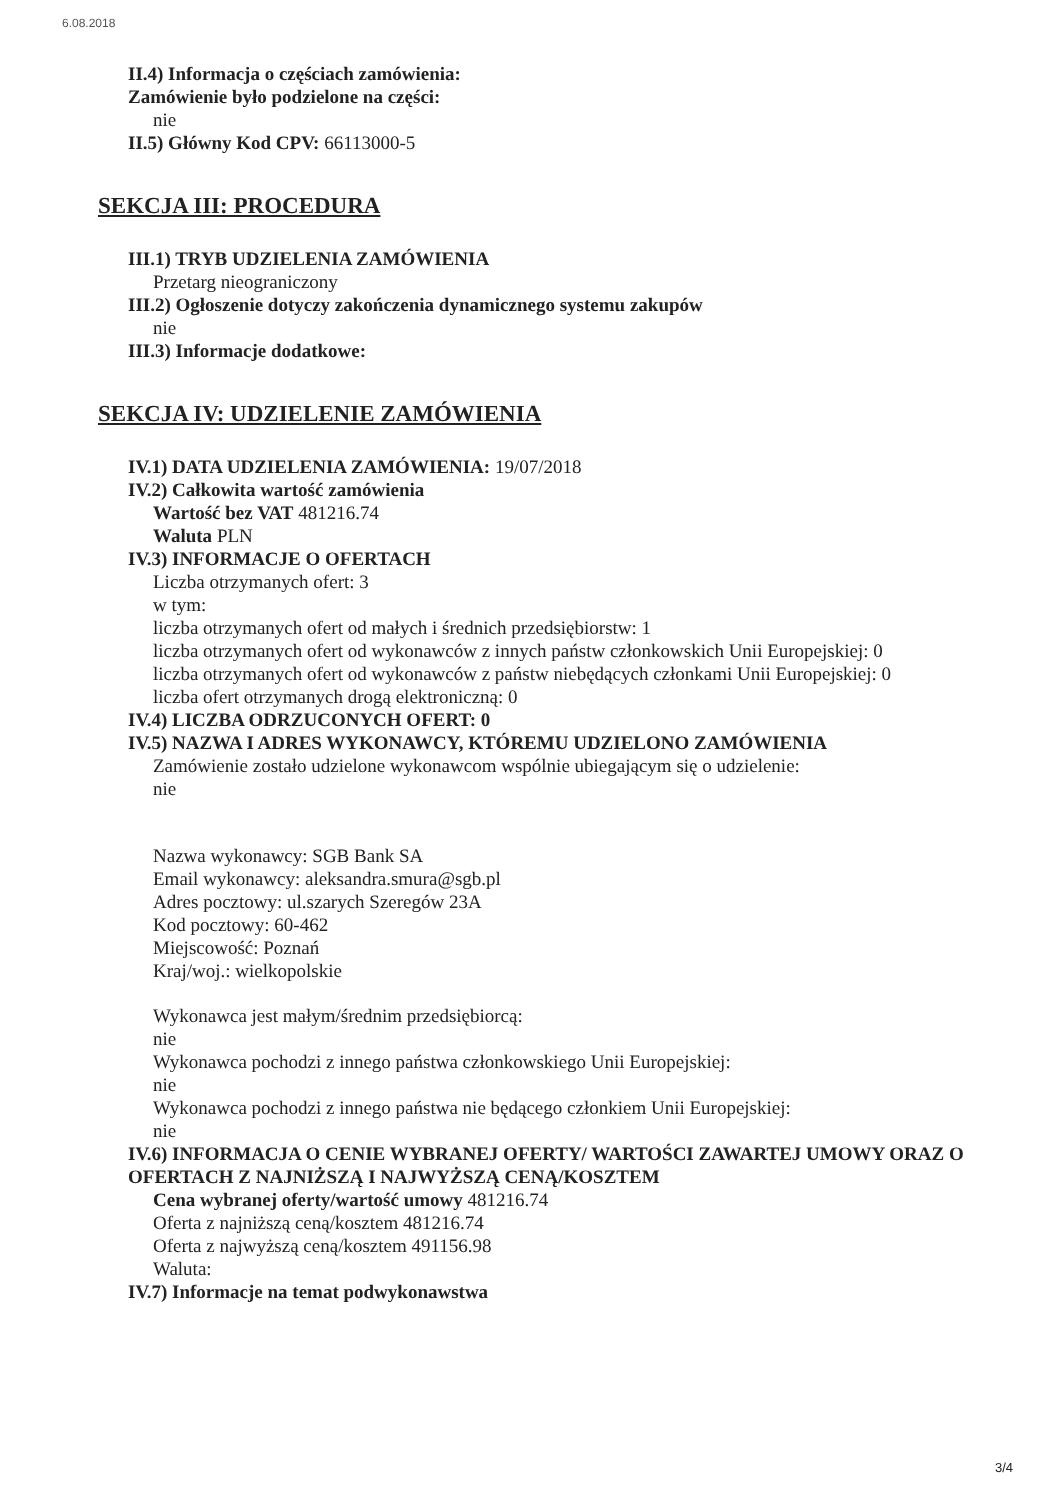6.08.2018
II.4) Informacja o częściach zamówienia:
Zamówienie było podzielone na części:
nie
II.5) Główny Kod CPV: 66113000-5
SEKCJA III: PROCEDURA
III.1) TRYB UDZIELENIA ZAMÓWIENIA
Przetarg nieograniczony
III.2) Ogłoszenie dotyczy zakończenia dynamicznego systemu zakupów
nie
III.3) Informacje dodatkowe:
SEKCJA IV: UDZIELENIE ZAMÓWIENIA
IV.1) DATA UDZIELENIA ZAMÓWIENIA: 19/07/2018
IV.2) Całkowita wartość zamówienia
Wartość bez VAT 481216.74
Waluta PLN
IV.3) INFORMACJE O OFERTACH
Liczba otrzymanych ofert: 3
w tym:
liczba otrzymanych ofert od małych i średnich przedsiębiorstw: 1
liczba otrzymanych ofert od wykonawców z innych państw członkowskich Unii Europejskiej: 0
liczba otrzymanych ofert od wykonawców z państw niebędących członkami Unii Europejskiej: 0
liczba ofert otrzymanych drogą elektroniczną: 0
IV.4) LICZBA ODRZUCONYCH OFERT: 0
IV.5) NAZWA I ADRES WYKONAWCY, KTÓREMU UDZIELONO ZAMÓWIENIA
Zamówienie zostało udzielone wykonawcom wspólnie ubiegającym się o udzielenie:
nie
Nazwa wykonawcy: SGB Bank SA
Email wykonawcy: aleksandra.smura@sgb.pl
Adres pocztowy: ul.szarych Szeregów 23A
Kod pocztowy: 60-462
Miejscowość: Poznań
Kraj/woj.: wielkopolskie
Wykonawca jest małym/średnim przedsiębiorcą:
nie
Wykonawca pochodzi z innego państwa członkowskiego Unii Europejskiej:
nie
Wykonawca pochodzi z innego państwa nie będącego członkiem Unii Europejskiej:
nie
IV.6) INFORMACJA O CENIE WYBRANEJ OFERTY/ WARTOŚCI ZAWARTEJ UMOWY ORAZ O OFERTACH Z NAJNIŻSZĄ I NAJWYŻSZĄ CENĄ/KOSZTEM
Cena wybranej oferty/wartość umowy 481216.74
Oferta z najniższą ceną/kosztem 481216.74
Oferta z najwyższą ceną/kosztem 491156.98
Waluta:
IV.7) Informacje na temat podwykonawstwa
3/4